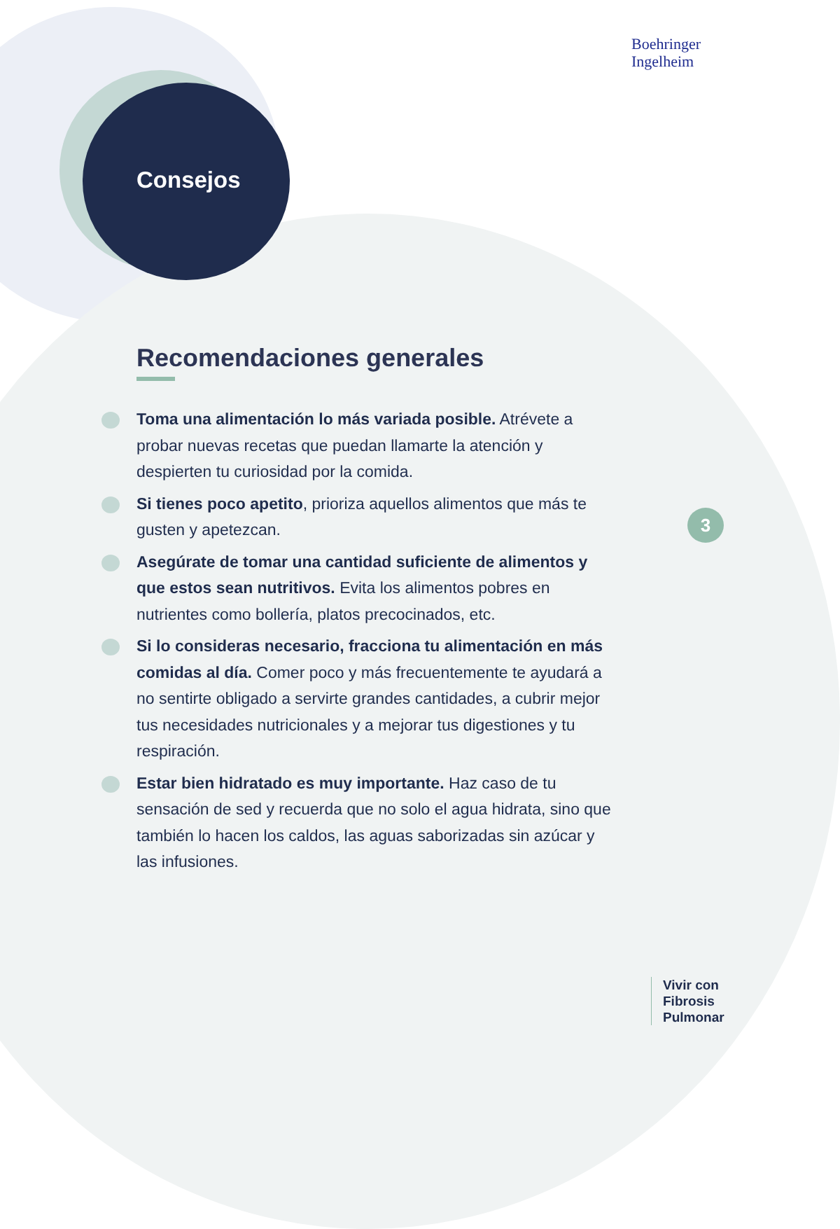Boehringer
Ingelheim
Consejos
Recomendaciones generales
Toma una alimentación lo más variada posible. Atrévete a probar nuevas recetas que puedan llamarte la atención y despierten tu curiosidad por la comida.
Si tienes poco apetito, prioriza aquellos alimentos que más te gusten y apetezcan.
Asegúrate de tomar una cantidad suficiente de alimentos y que estos sean nutritivos. Evita los alimentos pobres en nutrientes como bollería, platos precocinados, etc.
Si lo consideras necesario, fracciona tu alimentación en más comidas al día. Comer poco y más frecuentemente te ayudará a no sentirte obligado a servirte grandes cantidades, a cubrir mejor tus necesidades nutricionales y a mejorar tus digestiones y tu respiración.
Estar bien hidratado es muy importante. Haz caso de tu sensación de sed y recuerda que no solo el agua hidrata, sino que también lo hacen los caldos, las aguas saborizadas sin azúcar y las infusiones.
3
Vivir con
Fibrosis
Pulmonar